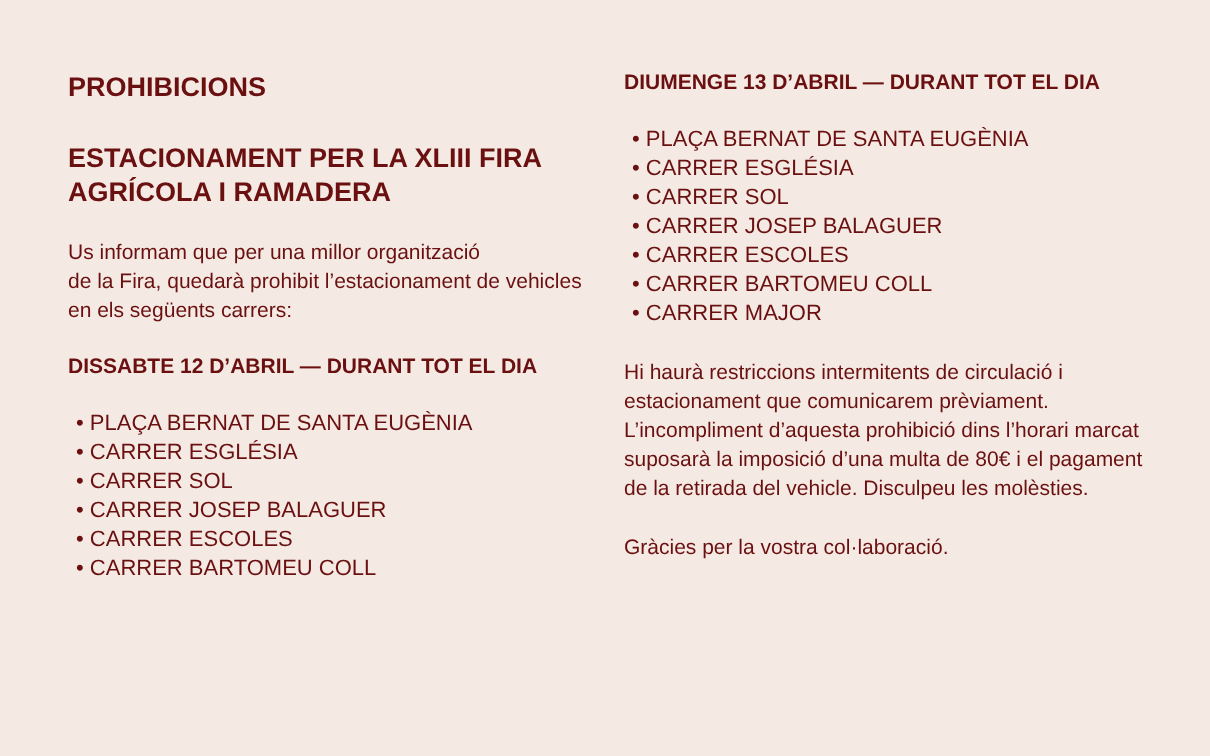PROHIBICIONS
ESTACIONAMENT PER LA XLIII FIRA AGRÍCOLA I RAMADERA
Us informam que per una millor organització
de la Fira, quedarà prohibit l’estacionament de vehicles en els següents carrers:
DISSABTE 12 D’ABRIL — DURANT TOT EL DIA
• PLAÇA BERNAT DE SANTA EUGÈNIA
• CARRER ESGLÉSIA
• CARRER SOL
• CARRER JOSEP BALAGUER
• CARRER ESCOLES
• CARRER BARTOMEU COLL
DIUMENGE 13 D’ABRIL — DURANT TOT EL DIA
• PLAÇA BERNAT DE SANTA EUGÈNIA
• CARRER ESGLÉSIA
• CARRER SOL
• CARRER JOSEP BALAGUER
• CARRER ESCOLES
• CARRER BARTOMEU COLL
• CARRER MAJOR
Hi haurà restriccions intermitents de circulació i estacionament que comunicarem prèviament. L’incompliment d’aquesta prohibició dins l’horari marcat suposarà la imposició d’una multa de 80€ i el pagament de la retirada del vehicle. Disculpeu les molèsties.
Gràcies per la vostra col·laboració.